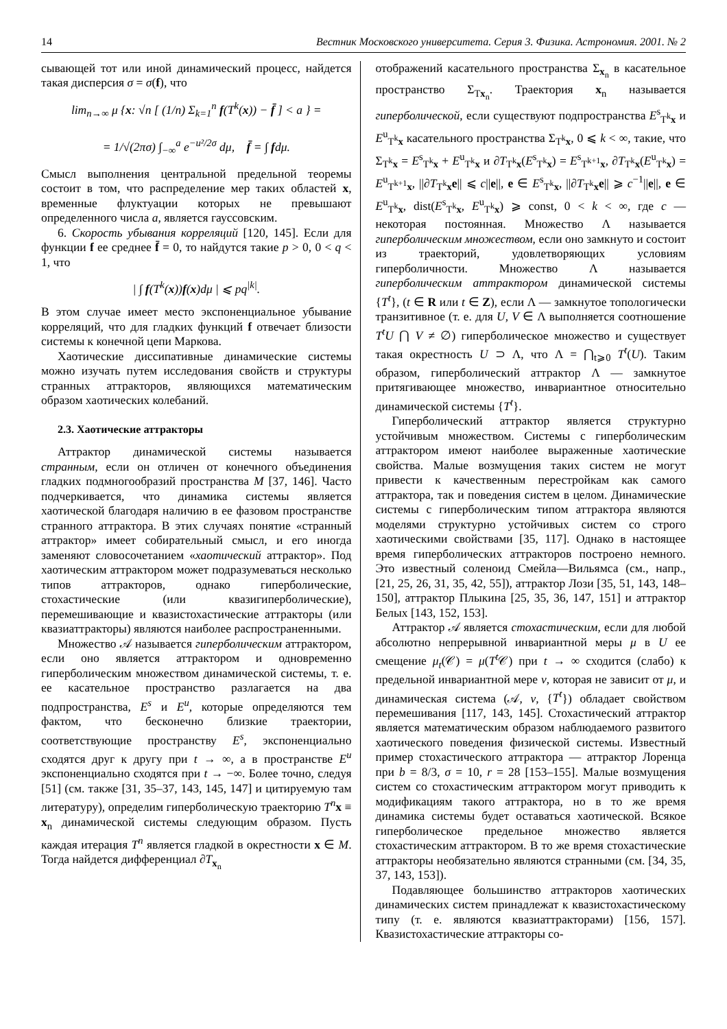14 Вестник Московского университета. Серия 3. Физика. Астрономия. 2001. № 2
сывающей тот или иной динамический процесс, найдется такая дисперсия σ = σ(f), что
lim<sub>n→∞</sub> μ {x: √n [ (1/n) Σ<sub>k=1</sub><sup>n</sup> f(T<sup>k</sup>(x)) − f̄ ] < a } =
= 1/√(2πσ) ∫<sub>−∞</sub><sup>a</sup> e<sup>−u²/2σ</sup> dμ, f̄ = ∫ fdμ.
Смысл выполнения центральной предельной теоремы состоит в том, что распределение мер таких областей x, временные флуктуации которых не превышают определенного числа a, является гауссовским.
6. Скорость убывания корреляций [120, 145]. Если для функции f ее среднее f̄ = 0, то найдутся такие p > 0, 0 < q < 1, что
| ∫ f(T<sup>k</sup>(x))f(x)dμ | ⩽ pq<sup>|k|</sup>.
В этом случае имеет место экспоненциальное убывание корреляций, что для гладких функций f отвечает близости системы к конечной цепи Маркова.
Хаотические диссипативные динамические системы можно изучать путем исследования свойств и структуры странных аттракторов, являющихся математическим образом хаотических колебаний.
2.3. Хаотические аттракторы
Аттрактор динамической системы называется странным, если он отличен от конечного объединения гладких подмногообразий пространства M [37, 146]. Часто подчеркивается, что динамика системы является хаотической благодаря наличию в ее фазовом пространстве странного аттрактора. В этих случаях понятие «странный аттрактор» имеет собирательный смысл, и его иногда заменяют словосочетанием «хаотический аттрактор». Под хаотическим аттрактором может подразумеваться несколько типов аттракторов, однако гиперболические, стохастические (или квазигиперболические), перемешивающие и квазистохастические аттракторы (или квазиаттракторы) являются наиболее распространенными.
Множество 𝒜 называется гиперболическим аттрактором, если оно является аттрактором и одновременно гиперболическим множеством динамической системы, т. е. ее касательное пространство разлагается на два подпространства, E<sup>s</sup> и E<sup>u</sup>, которые определяются тем фактом, что бесконечно близкие траектории, соответствующие пространству E<sup>s</sup>, экспоненциально сходятся друг к другу при t → ∞, а в пространстве E<sup>u</sup> экспоненциально сходятся при t → −∞. Более точно, следуя [51] (см. также [31, 35–37, 143, 145, 147] и цитируемую там литературу), определим гиперболическую траекторию T<sup>n</sup> x ≡ x<sub>n</sub> динамической системы следующим образом. Пусть каждая итерация T<sup>n</sup> является гладкой в окрестности x ∈ M. Тогда найдется дифференциал ∂T<sub>x<sub>n</sub></sub>
отображений касательного пространства Σ<sub>x<sub>n</sub></sub> в касательное пространство Σ<sub>Tx<sub>n</sub></sub>. Траектория x<sub>n</sub> называется гиперболической, если существуют подпространства E<sup>s</sup><sub>T<sup>k</sup>x</sub> и E<sup>u</sup><sub>T<sup>k</sup>x</sub> касательного пространства Σ<sub>T<sup>k</sup>x</sub>, 0 ⩽ k < ∞, такие, что Σ<sub>T<sup>k</sup>x</sub> = E<sup>s</sup><sub>T<sup>k</sup>x</sub> + E<sup>u</sup><sub>T<sup>k</sup>x</sub> и ∂T<sub>T<sup>k</sup>x</sub>(E<sup>s</sup><sub>T<sup>k</sup>x</sub>) = E<sup>s</sup><sub>T<sup>k+1</sup>x</sub>, ∂T<sub>T<sup>k</sup>x</sub>(E<sup>u</sup><sub>T<sup>k</sup>x</sub>) = E<sup>u</sup><sub>T<sup>k+1</sup>x</sub>, ||∂T<sub>T<sup>k</sup>x</sub>e|| ⩽ c||e||, e ∈ E<sup>s</sup><sub>T<sup>k</sup>x</sub>, ||∂T<sub>T<sup>k</sup>x</sub>e|| ⩾ c<sup>−1</sup>||e||, e ∈ E<sup>u</sup><sub>T<sup>k</sup>x</sub>, dist(E<sup>s</sup><sub>T<sup>k</sup>x</sub>, E<sup>u</sup><sub>T<sup>k</sup>x</sub>) ⩾ const, 0 < k < ∞, где c — некоторая постоянная. Множество Λ называется гиперболическим множеством, если оно замкнуто и состоит из траекторий, удовлетворяющих условиям гиперболичности. Множество Λ называется гиперболическим аттрактором динамической системы {T<sup>t</sup>}, (t ∈ R или t ∈ Z), если Λ — замкнутое топологически транзитивное (т. е. для U, V ∈ Λ выполняется соотношение T<sup>t</sup>U ⋂ V ≠ ∅) гиперболическое множество и существует такая окрестность U ⊃ Λ, что Λ = ⋂<sub>t⩾0</sub> T<sup>t</sup>(U). Таким образом, гиперболический аттрактор Λ — замкнутое притягивающее множество, инвариантное относительно динамической системы {T<sup>t</sup>}.
Гиперболический аттрактор является структурно устойчивым множеством. Системы с гиперболическим аттрактором имеют наиболее выраженные хаотические свойства. Малые возмущения таких систем не могут привести к качественным перестройкам как самого аттрактора, так и поведения систем в целом. Динамические системы с гиперболическим типом аттрактора являются моделями структурно устойчивых систем со строго хаотическими свойствами [35, 117]. Однако в настоящее время гиперболических аттракторов построено немного. Это известный соленоид Смейла—Вильямса (см., напр., [21, 25, 26, 31, 35, 42, 55]), аттрактор Лози [35, 51, 143, 148–150], аттрактор Плыкина [25, 35, 36, 147, 151] и аттрактор Белых [143, 152, 153].
Аттрактор 𝒜 является стохастическим, если для любой абсолютно непрерывной инвариантной меры μ в U ее смещение μ<sub>t</sub>(𝒞) = μ(T<sup>t</sup> 𝒞) при t → ∞ сходится (слабо) к предельной инвариантной мере ν, которая не зависит от μ, и динамическая система (𝒜, ν, {T<sup>t</sup>}) обладает свойством перемешивания [117, 143, 145]. Стохастический аттрактор является математическим образом наблюдаемого развитого хаотического поведения физической системы. Известный пример стохастического аттрактора — аттрактор Лоренца при b = 8/3, σ = 10, r = 28 [153–155]. Малые возмущения систем со стохастическим аттрактором могут приводить к модификациям такого аттрактора, но в то же время динамика системы будет оставаться хаотической. Всякое гиперболическое предельное множество является стохастическим аттрактором. В то же время стохастические аттракторы необязательно являются странными (см. [34, 35, 37, 143, 153]).
Подавляющее большинство аттракторов хаотических динамических систем принадлежат к квазистохастическому типу (т. е. являются квазиаттракторами) [156, 157]. Квазистохастические аттракторы со-